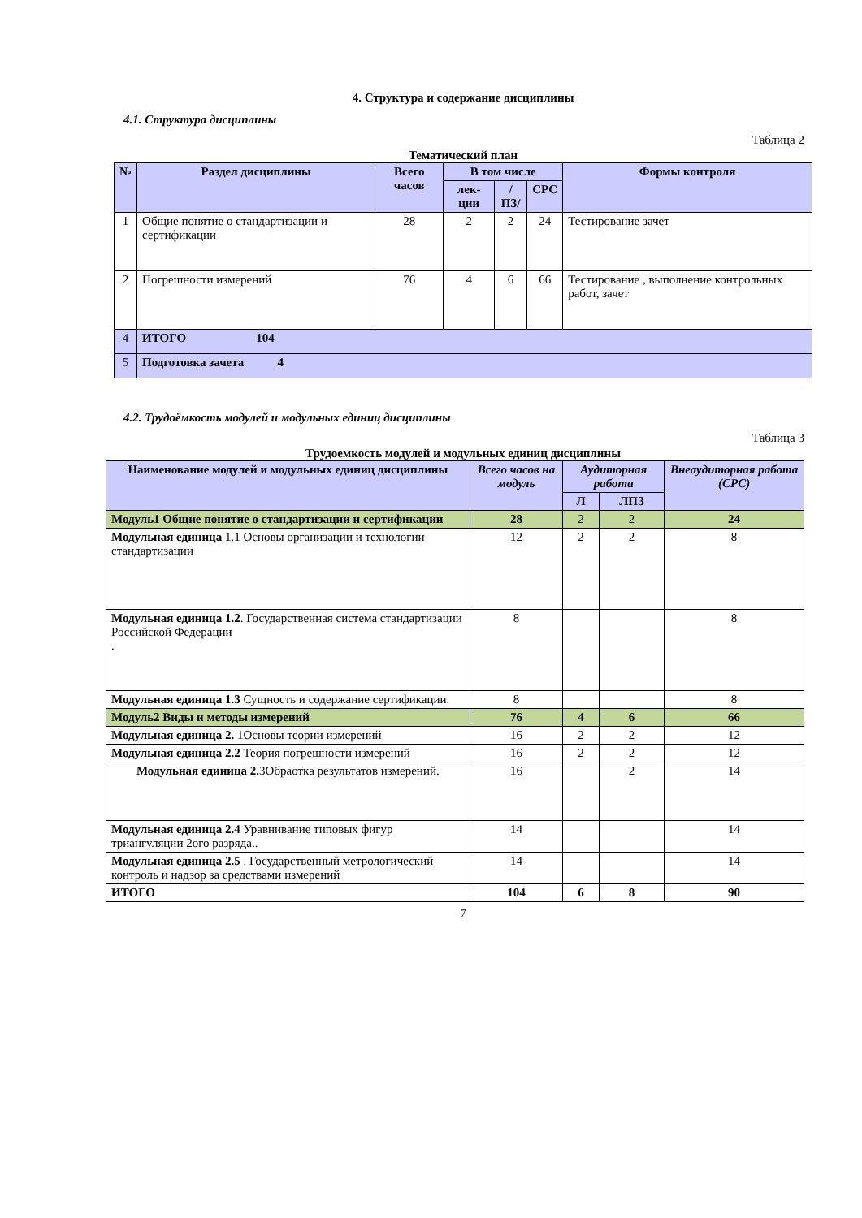4. Структура и содержание дисциплины
4.1. Структура дисциплины
Таблица 2
Тематический план
| № | Раздел дисциплины | Всего часов | В том числе | | | Формы контроля |
| --- | --- | --- | --- | --- | --- | --- |
| | | | лек-ции | /ПЗ/ | СРС | |
| 1 | Общие понятие о стандартизации и сертификации | 28 | 2 | 2 | 24 | Тестирование зачет |
| 2 | Погрешности измерений | 76 | 4 | 6 | 66 | Тестирование , выполнение контрольных работ, зачет |
| 4 | ИТОГО 104 | | | | | |
| 5 | Подготовка зачета 4 | | | | | |
4.2. Трудоёмкость модулей и модульных единиц дисциплины
Таблица 3
Трудоемкость модулей и модульных единиц дисциплины
| Наименование модулей и модульных единиц дисциплины | Всего часов на модуль | Аудиторная работа | | Внеаудиторная работа (СРС) |
| --- | --- | --- | --- | --- |
| | | Л | ЛПЗ | |
| Модуль1 Общие понятие о стандартизации и сертификации | 28 | 2 | 2 | 24 |
| Модульная единица 1.1 Основы организации и технологии стандартизации | 12 | 2 | 2 | 8 |
| Модульная единица 1.2 . Государственная система стандартизации Российской Федерации . | 8 | | | 8 |
| Модульная единица 1.3 Сущность и содержание сертификации. | 8 | | | 8 |
| Модуль2 Виды и методы измерений | 76 | 4 | 6 | 66 |
| Модульная единица 2. 1Основы теории измерений | 16 | 2 | 2 | 12 |
| Модульная единица 2.2 Теория погрешности измерений | 16 | 2 | 2 | 12 |
| Модульная единица 2. 3Обраотка результатов измерений. | 16 | | 2 | 14 |
| Модульная единица 2.4 Уравнивание типовых фигур триангуляции 2ого разряда.. | 14 | | | 14 |
| Модульная единица 2.5 . Государственный метрологический контроль и надзор за средствами измерений | 14 | | | 14 |
| ИТОГО | 104 | 6 | 8 | 90 |
7